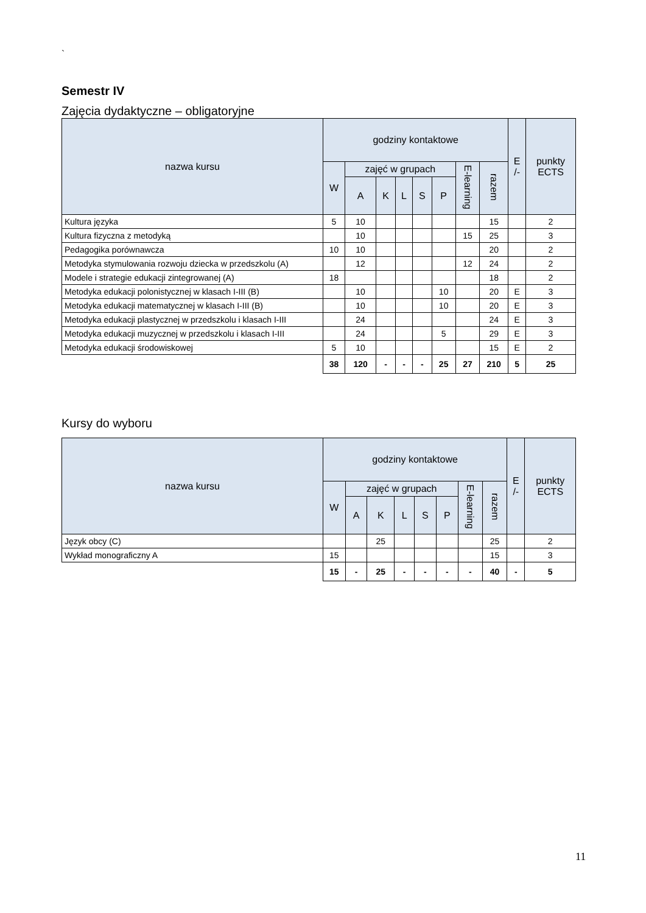`
Semestr IV
Zajęcia dydaktyczne – obligatoryjne
| nazwa kursu | godziny kontaktowe | | | | | | | | E /- | punkty ECTS |
| --- | --- | --- | --- | --- | --- | --- | --- | --- | --- | --- |
| | W | zajęć w grupach | | | | | E-learning | razem | | |
| | | A | K | L | S | P | | | | |
| Kultura języka | 5 | 10 | | | | | | 15 | | 2 |
| Kultura fizyczna z metodyką | | 10 | | | | | 15 | 25 | | 3 |
| Pedagogika porównawcza | 10 | 10 | | | | | | 20 | | 2 |
| Metodyka stymulowania rozwoju dziecka w przedszkolu (A) | | 12 | | | | | 12 | 24 | | 2 |
| Modele i strategie edukacji zintegrowanej (A) | 18 | | | | | | | 18 | | 2 |
| Metodyka edukacji polonistycznej w klasach I-III (B) | | 10 | | | | 10 | | 20 | E | 3 |
| Metodyka edukacji matematycznej w klasach I-III (B) | | 10 | | | | 10 | | 20 | E | 3 |
| Metodyka edukacji plastycznej w przedszkolu i klasach I-III | | 24 | | | | | | 24 | E | 3 |
| Metodyka edukacji muzycznej w przedszkolu i klasach I-III | | 24 | | | | 5 | | 29 | E | 3 |
| Metodyka edukacji środowiskowej | 5 | 10 | | | | | | 15 | E | 2 |
| | 38 | 120 | - | - | - | 25 | 27 | 210 | 5 | 25 |
Kursy do wyboru
| nazwa kursu | godziny kontaktowe | | | | | | | | E /- | punkty ECTS |
| --- | --- | --- | --- | --- | --- | --- | --- | --- | --- | --- |
| | W | zajęć w grupach | | | | | E-learning | razem | | |
| | | A | K | L | S | P | | | | |
| Język obcy (C) | | | 25 | | | | | 25 | | 2 |
| Wykład monograficzny A | 15 | | | | | | | 15 | | 3 |
| | 15 | - | 25 | - | - | - | - | 40 | - | 5 |
11